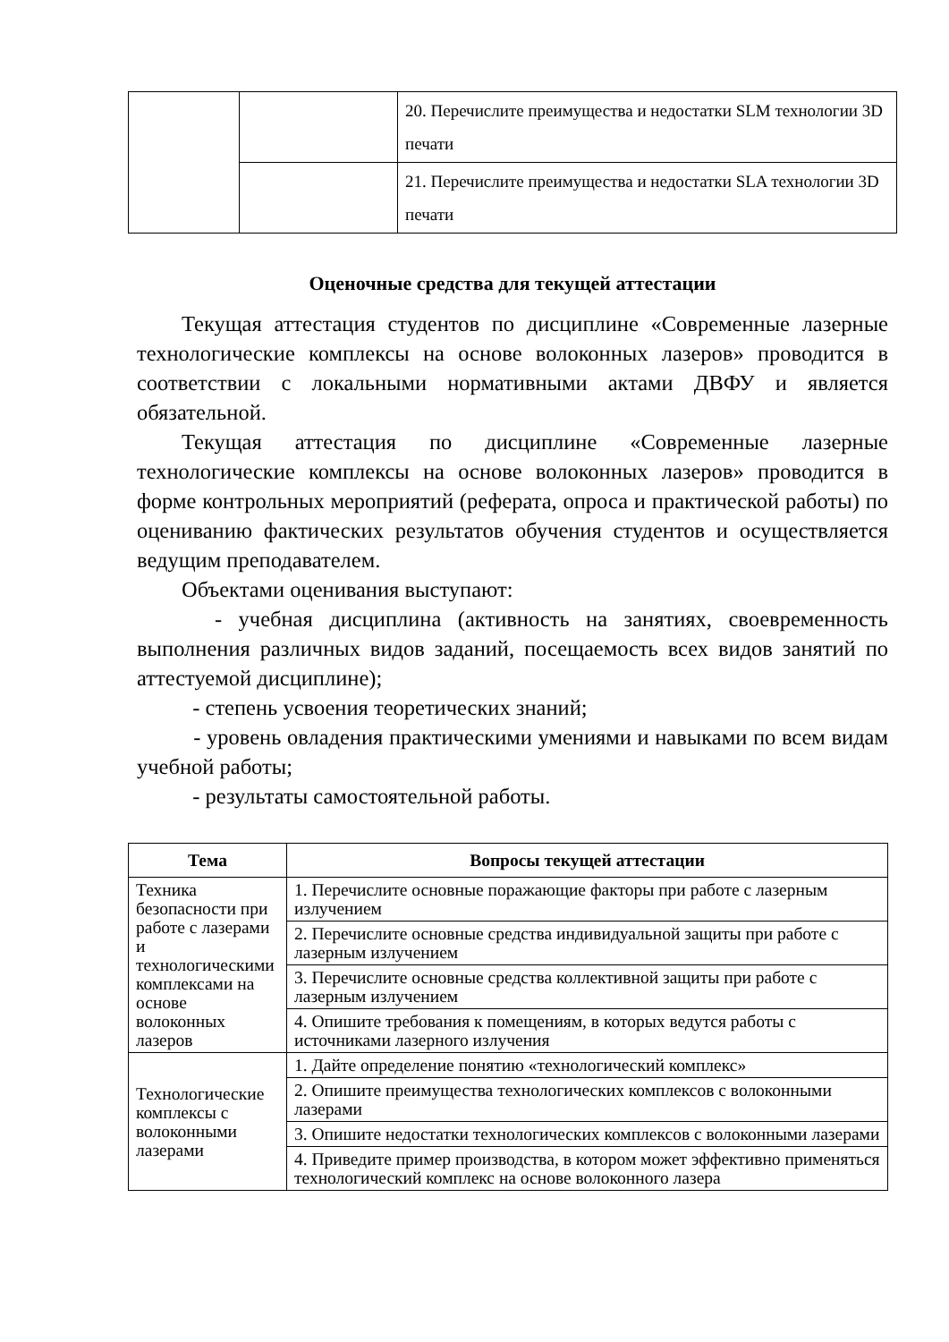| | | 20. Перечислите преимущества и недостатки SLM технологии 3D печати |
| | | 21. Перечислите преимущества и недостатки SLA технологии 3D печати |
Оценочные средства для текущей аттестации
Текущая аттестация студентов по дисциплине «Современные лазерные технологические комплексы на основе волоконных лазеров» проводится в соответствии с локальными нормативными актами ДВФУ и является обязательной.
Текущая аттестация по дисциплине «Современные лазерные технологические комплексы на основе волоконных лазеров» проводится в форме контрольных мероприятий (реферата, опроса и практической работы) по оцениванию фактических результатов обучения студентов и осуществляется ведущим преподавателем.
Объектами оценивания выступают:
- учебная дисциплина (активность на занятиях, своевременность выполнения различных видов заданий, посещаемость всех видов занятий по аттестуемой дисциплине);
- степень усвоения теоретических знаний;
- уровень овладения практическими умениями и навыками по всем видам учебной работы;
- результаты самостоятельной работы.
| Тема | Вопросы текущей аттестации |
| --- | --- |
| Техника безопасности при работе с лазерами и технологическими комплексами на основе волоконных лазеров | 1. Перечислите основные поражающие факторы при работе с лазерным излучением |
| | 2. Перечислите основные средства индивидуальной защиты при работе с лазерным излучением |
| | 3. Перечислите основные средства коллективной защиты при работе с лазерным излучением |
| | 4. Опишите требования к помещениям, в которых ведутся работы с источниками лазерного излучения |
| Технологические комплексы с волоконными лазерами | 1. Дайте определение понятию «технологический комплекс» |
| | 2. Опишите преимущества технологических комплексов с волоконными лазерами |
| | 3. Опишите недостатки технологических комплексов с волоконными лазерами |
| | 4. Приведите пример производства, в котором может эффективно применяться технологический комплекс на основе волоконного лазера |